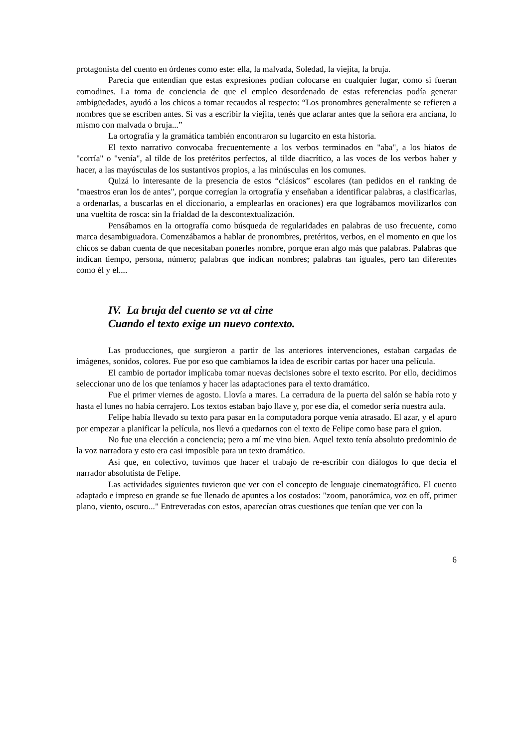protagonista del cuento en órdenes como este: ella, la malvada, Soledad, la viejita, la bruja.
Parecía que entendían que estas expresiones podían colocarse en cualquier lugar, como si fueran comodines. La toma de conciencia de que el empleo desordenado de estas referencias podía generar ambigüedades, ayudó a los chicos a tomar recaudos al respecto: “Los pronombres generalmente se refieren a nombres que se escriben antes. Si vas a escribir la viejita, tenés que aclarar antes que la señora era anciana, lo mismo con malvada o bruja...”
La ortografía y la gramática también encontraron su lugarcito en esta historia.
El texto narrativo convocaba frecuentemente a los verbos terminados en "aba", a los hiatos de "corría" o "venía", al tilde de los pretéritos perfectos, al tilde diacrítico, a las voces de los verbos haber y hacer, a las mayúsculas de los sustantivos propios, a las minúsculas en los comunes.
Quizá lo interesante de la presencia de estos “clásicos” escolares (tan pedidos en el ranking de "maestros eran los de antes", porque corregían la ortografía y enseñaban a identificar palabras, a clasificarlas, a ordenarlas, a buscarlas en el diccionario, a emplearlas en oraciones) era que lográbamos movilizarlos con una vueltita de rosca: sin la frialdad de la descontextualización.
Pensábamos en la ortografía como búsqueda de regularidades en palabras de uso frecuente, como marca desambiguadora. Comenzábamos a hablar de pronombres, pretéritos, verbos, en el momento en que los chicos se daban cuenta de que necesitaban ponerles nombre, porque eran algo más que palabras. Palabras que indican tiempo, persona, número; palabras que indican nombres; palabras tan iguales, pero tan diferentes como él y el....
IV. La bruja del cuento se va al cine
Cuando el texto exige un nuevo contexto.
Las producciones, que surgieron a partir de las anteriores intervenciones, estaban cargadas de imágenes, sonidos, colores. Fue por eso que cambiamos la idea de escribir cartas por hacer una película.
El cambio de portador implicaba tomar nuevas decisiones sobre el texto escrito. Por ello, decidimos seleccionar uno de los que teníamos y hacer las adaptaciones para el texto dramático.
Fue el primer viernes de agosto. Llovía a mares. La cerradura de la puerta del salón se había roto y hasta el lunes no había cerrajero. Los textos estaban bajo llave y, por ese día, el comedor sería nuestra aula.
Felipe había llevado su texto para pasar en la computadora porque venía atrasado. El azar, y el apuro por empezar a planificar la película, nos llevó a quedarnos con el texto de Felipe como base para el guion.
No fue una elección a conciencia; pero a mí me vino bien. Aquel texto tenía absoluto predominio de la voz narradora y esto era casi imposible para un texto dramático.
Así que, en colectivo, tuvimos que hacer el trabajo de re-escribir con diálogos lo que decía el narrador absolutista de Felipe.
Las actividades siguientes tuvieron que ver con el concepto de lenguaje cinematográfico. El cuento adaptado e impreso en grande se fue llenado de apuntes a los costados: "zoom, panorámica, voz en off, primer plano, viento, oscuro..." Entreveradas con estos, aparecían otras cuestiones que tenían que ver con la
6